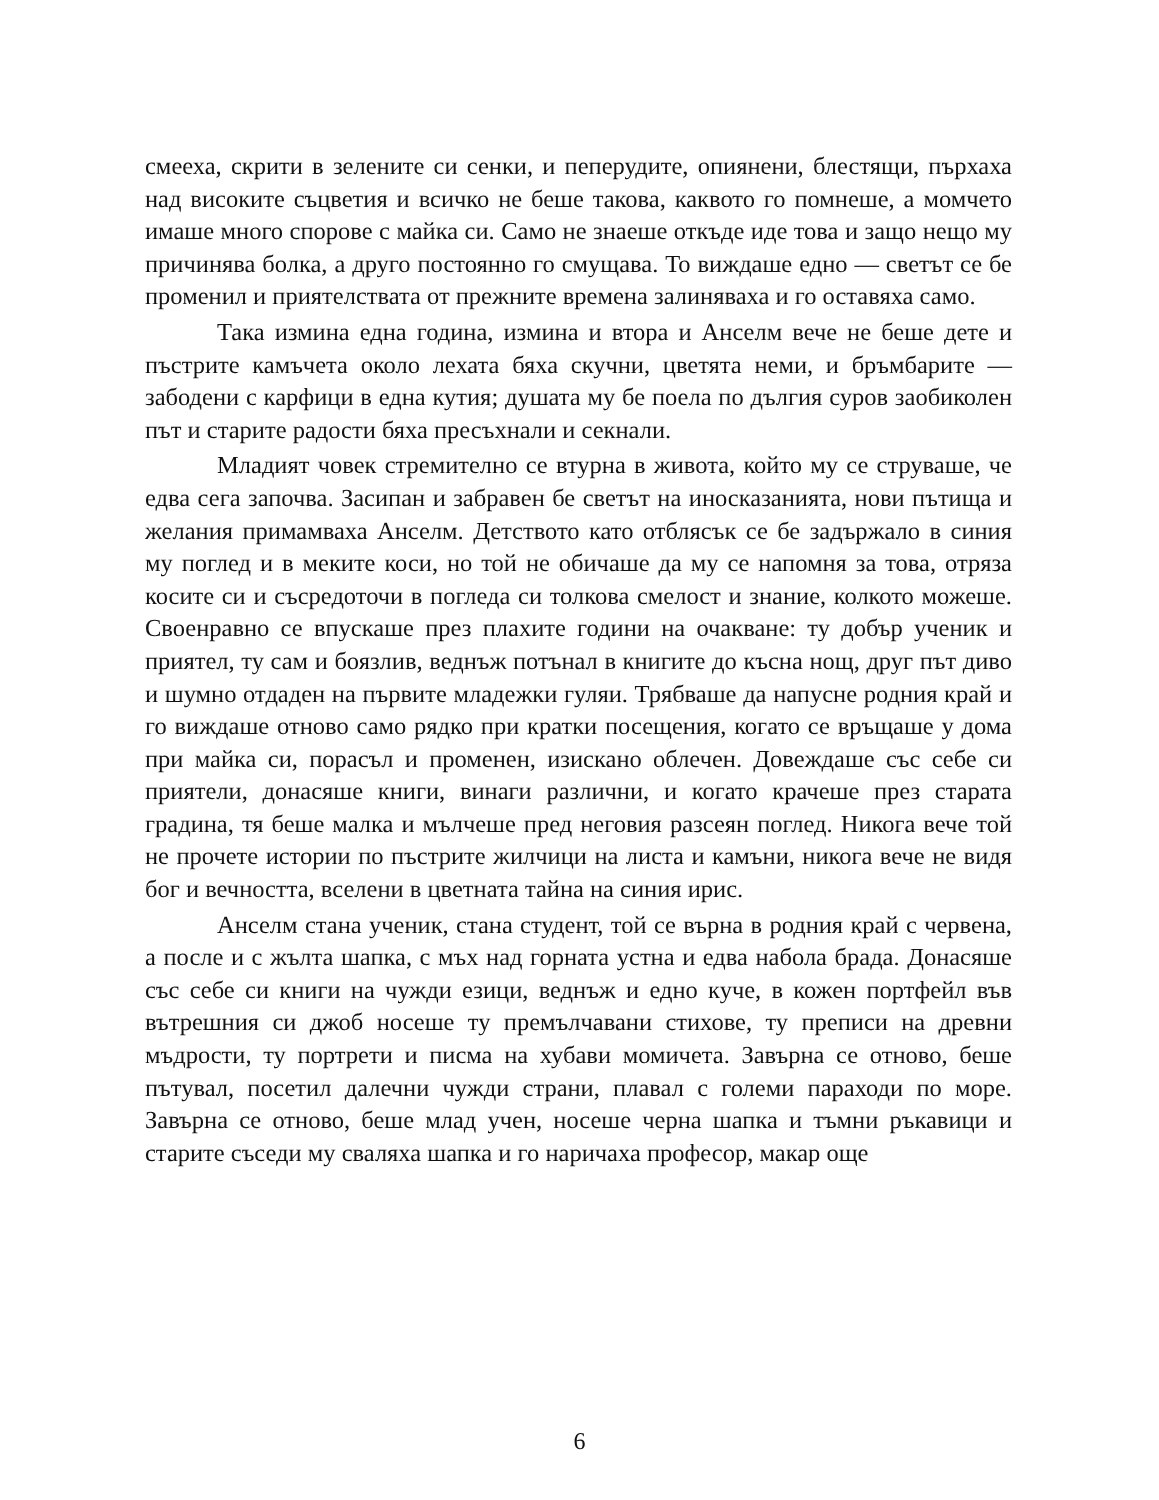смееха, скрити в зелените си сенки, и пеперудите, опиянени, блестящи, пърхаха над високите съцветия и всичко не беше такова, каквото го помнеше, а момчето имаше много спорове с майка си. Само не знаеше откъде иде това и защо нещо му причинява болка, а друго постоянно го смущава. То виждаше едно — светът се бе променил и приятелствата от прежните времена залиняваха и го оставяха само.
Така измина една година, измина и втора и Анселм вече не беше дете и пъстрите камъчета около лехата бяха скучни, цветята неми, и бръмбарите — забодени с карфици в една кутия; душата му бе поела по дългия суров заобиколен път и старите радости бяха пресъхнали и секнали.
Младият човек стремително се втурна в живота, който му се струваше, че едва сега започва. Засипан и забравен бе светът на иносказанията, нови пътища и желания примамваха Анселм. Детството като отблясък се бе задържало в синия му поглед и в меките коси, но той не обичаше да му се напомня за това, отряза косите си и съсредоточи в погледа си толкова смелост и знание, колкото можеше. Своенравно се впускаше през плахите години на очакване: ту добър ученик и приятел, ту сам и боязлив, веднъж потънал в книгите до късна нощ, друг път диво и шумно отдаден на първите младежки гуляи. Трябваше да напусне родния край и го виждаше отново само рядко при кратки посещения, когато се връщаше у дома при майка си, порасъл и променен, изискано облечен. Довеждаше със себе си приятели, донасяше книги, винаги различни, и когато крачеше през старата градина, тя беше малка и мълчеше пред неговия разсеян поглед. Никога вече той не прочете истории по пъстрите жилчици на листа и камъни, никога вече не видя бог и вечността, вселени в цветната тайна на синия ирис.
Анселм стана ученик, стана студент, той се върна в родния край с червена, а после и с жълта шапка, с мъх над горната устна и едва набола брада. Донасяше със себе си книги на чужди езици, веднъж и едно куче, в кожен портфейл във вътрешния си джоб носеше ту премълчавани стихове, ту преписи на древни мъдрости, ту портрети и писма на хубави момичета. Завърна се отново, беше пътувал, посетил далечни чужди страни, плавал с големи параходи по море. Завърна се отново, беше млад учен, носеше черна шапка и тъмни ръкавици и старите съседи му сваляха шапка и го наричаха професор, макар още
6